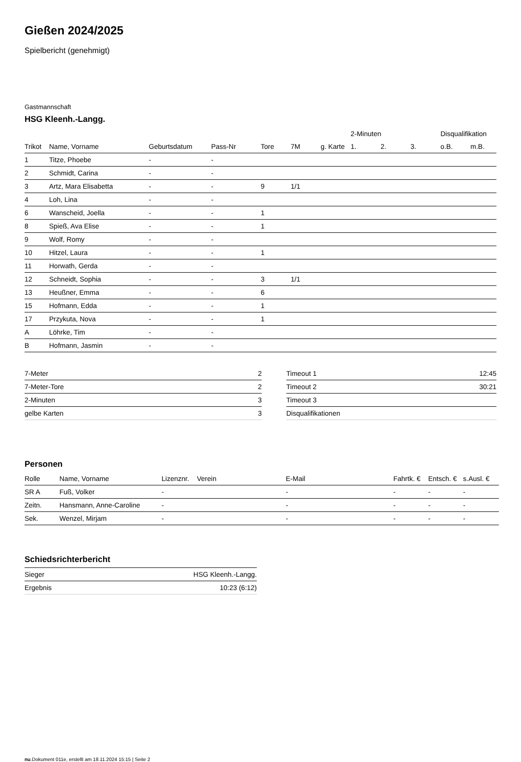Gießen 2024/2025
Spielbericht (genehmigt)
Gastmannschaft
HSG Kleenh.-Langg.
| | | | | | | | 2-Minuten | | | Disqualifikation | |
| --- | --- | --- | --- | --- | --- | --- | --- | --- | --- | --- | --- |
| Trikot | Name, Vorname | Geburtsdatum | Pass-Nr | Tore | 7M | g. Karte | 1. | 2. | 3. | o.B. | m.B. |
| 1 | Titze, Phoebe | - | - | | | | | | | | |
| 2 | Schmidt, Carina | - | - | | | | | | | | |
| 3 | Artz, Mara Elisabetta | - | - | 9 | 1/1 | | | | | | |
| 4 | Loh, Lina | - | - | | | | | | | | |
| 6 | Wanscheid, Joella | - | - | 1 | | | | | | | |
| 8 | Spieß, Ava Elise | - | - | 1 | | | | | | | |
| 9 | Wolf, Romy | - | - | | | | | | | | |
| 10 | Hitzel, Laura | - | - | 1 | | | | | | | |
| 11 | Horwath, Gerda | - | - | | | | | | | | |
| 12 | Schneidt, Sophia | - | - | 3 | 1/1 | | | | | | |
| 13 | Heußner, Emma | - | - | 6 | | | | | | | |
| 15 | Hofmann, Edda | - | - | 1 | | | | | | | |
| 17 | Przykuta, Nova | - | - | 1 | | | | | | | |
| A | Löhrke, Tim | - | - | | | | | | | | |
| B | Hofmann, Jasmin | - | - | | | | | | | | |
| 7-Meter | 2 |
| 7-Meter-Tore | 2 |
| 2-Minuten | 3 |
| gelbe Karten | 3 |
| Timeout 1 | 12:45 |
| Timeout 2 | 30:21 |
| Timeout 3 | |
| Disqualifikationen | |
Personen
| Rolle | Name, Vorname | Lizenznr. | Verein | E-Mail | Fahrtk. € | Entsch. € | s.Ausl. € |
| --- | --- | --- | --- | --- | --- | --- | --- |
| SR A | Fuß, Volker | - | | - | - | - | - |
| Zeitn. | Hansmann, Anne-Caroline | - | | - | - | - | - |
| Sek. | Wenzel, Mirjam | - | | - | - | - | - |
Schiedsrichterbericht
| Sieger | HSG Kleenh.-Langg. |
| Ergebnis | 10:23 (6:12) |
nu.Dokument 011e, erstellt am 18.11.2024 15:15 | Seite 2